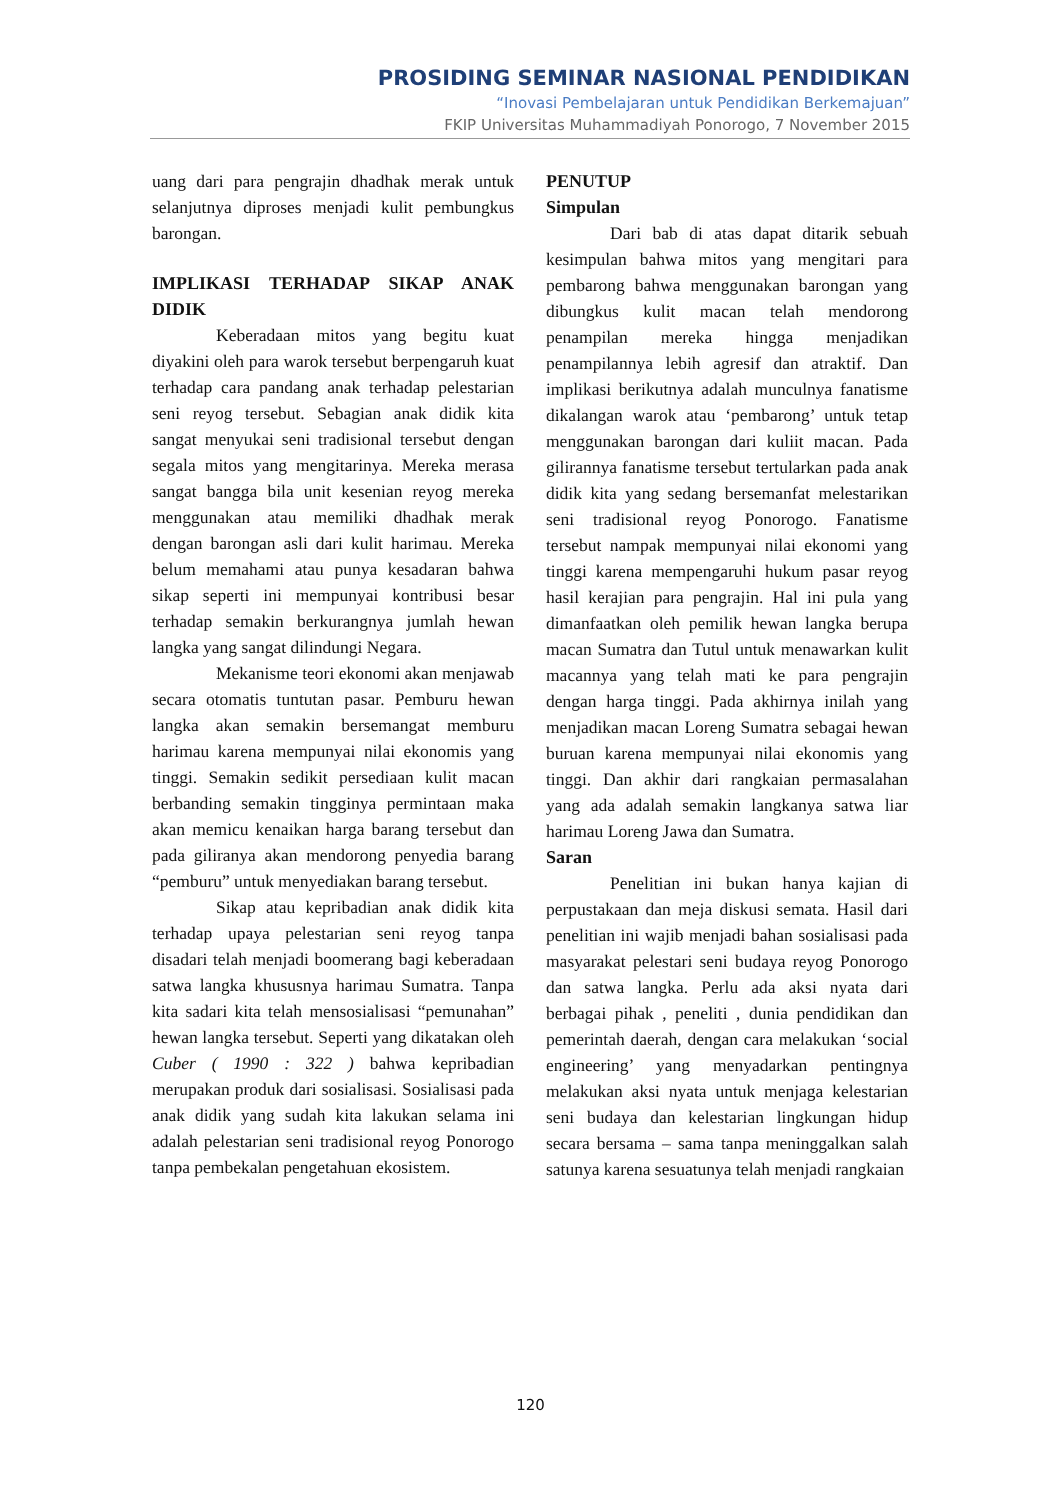PROSIDING SEMINAR NASIONAL PENDIDIKAN
“Inovasi Pembelajaran untuk Pendidikan Berkemajuan”
FKIP Universitas Muhammadiyah Ponorogo, 7 November 2015
uang dari para pengrajin dhadhak merak untuk selanjutnya diproses menjadi kulit pembungkus barongan.
IMPLIKASI TERHADAP SIKAP ANAK DIDIK
Keberadaan mitos yang begitu kuat diyakini oleh para warok tersebut berpengaruh kuat terhadap cara pandang anak terhadap pelestarian seni reyog tersebut. Sebagian anak didik kita sangat menyukai seni tradisional tersebut dengan segala mitos yang mengitarinya. Mereka merasa sangat bangga bila unit kesenian reyog mereka menggunakan atau memiliki dhadhak merak dengan barongan asli dari kulit harimau. Mereka belum memahami atau punya kesadaran bahwa sikap seperti ini mempunyai kontribusi besar terhadap semakin berkurangnya jumlah hewan langka yang sangat dilindungi Negara.
Mekanisme teori ekonomi akan menjawab secara otomatis tuntutan pasar. Pemburu hewan langka akan semakin bersemangat memburu harimau karena mempunyai nilai ekonomis yang tinggi. Semakin sedikit persediaan kulit macan berbanding semakin tingginya permintaan maka akan memicu kenaikan harga barang tersebut dan pada giliranya akan mendorong penyedia barang “pemburu” untuk menyediakan barang tersebut.
Sikap atau kepribadian anak didik kita terhadap upaya pelestarian seni reyog tanpa disadari telah menjadi boomerang bagi keberadaan satwa langka khususnya harimau Sumatra. Tanpa kita sadari kita telah mensosialisasi “pemunahan” hewan langka tersebut. Seperti yang dikatakan oleh Cuber ( 1990 : 322 ) bahwa kepribadian merupakan produk dari sosialisasi. Sosialisasi pada anak didik yang sudah kita lakukan selama ini adalah pelestarian seni tradisional reyog Ponorogo tanpa pembekalan pengetahuan ekosistem.
PENUTUP
Simpulan
Dari bab di atas dapat ditarik sebuah kesimpulan bahwa mitos yang mengitari para pembarong bahwa menggunakan barongan yang dibungkus kulit macan telah mendorong penampilan mereka hingga menjadikan penampilannya lebih agresif dan atraktif. Dan implikasi berikutnya adalah munculnya fanatisme dikalangan warok atau ‘pembarong’ untuk tetap menggunakan barongan dari kuliit macan. Pada gilirannya fanatisme tersebut tertularkan pada anak didik kita yang sedang bersemanfat melestarikan seni tradisional reyog Ponorogo. Fanatisme tersebut nampak mempunyai nilai ekonomi yang tinggi karena mempengaruhi hukum pasar reyog hasil kerajian para pengrajin. Hal ini pula yang dimanfaatkan oleh pemilik hewan langka berupa macan Sumatra dan Tutul untuk menawarkan kulit macannya yang telah mati ke para pengrajin dengan harga tinggi. Pada akhirnya inilah yang menjadikan macan Loreng Sumatra sebagai hewan buruan karena mempunyai nilai ekonomis yang tinggi. Dan akhir dari rangkaian permasalahan yang ada adalah semakin langkanya satwa liar harimau Loreng Jawa dan Sumatra.
Saran
Penelitian ini bukan hanya kajian di perpustakaan dan meja diskusi semata. Hasil dari penelitian ini wajib menjadi bahan sosialisasi pada masyarakat pelestari seni budaya reyog Ponorogo dan satwa langka. Perlu ada aksi nyata dari berbagai pihak , peneliti , dunia pendidikan dan pemerintah daerah, dengan cara melakukan ‘social engineering’ yang menyadarkan pentingnya melakukan aksi nyata untuk menjaga kelestarian seni budaya dan kelestarian lingkungan hidup secara bersama – sama tanpa meninggalkan salah satunya karena sesuatunya telah menjadi rangkaian
120